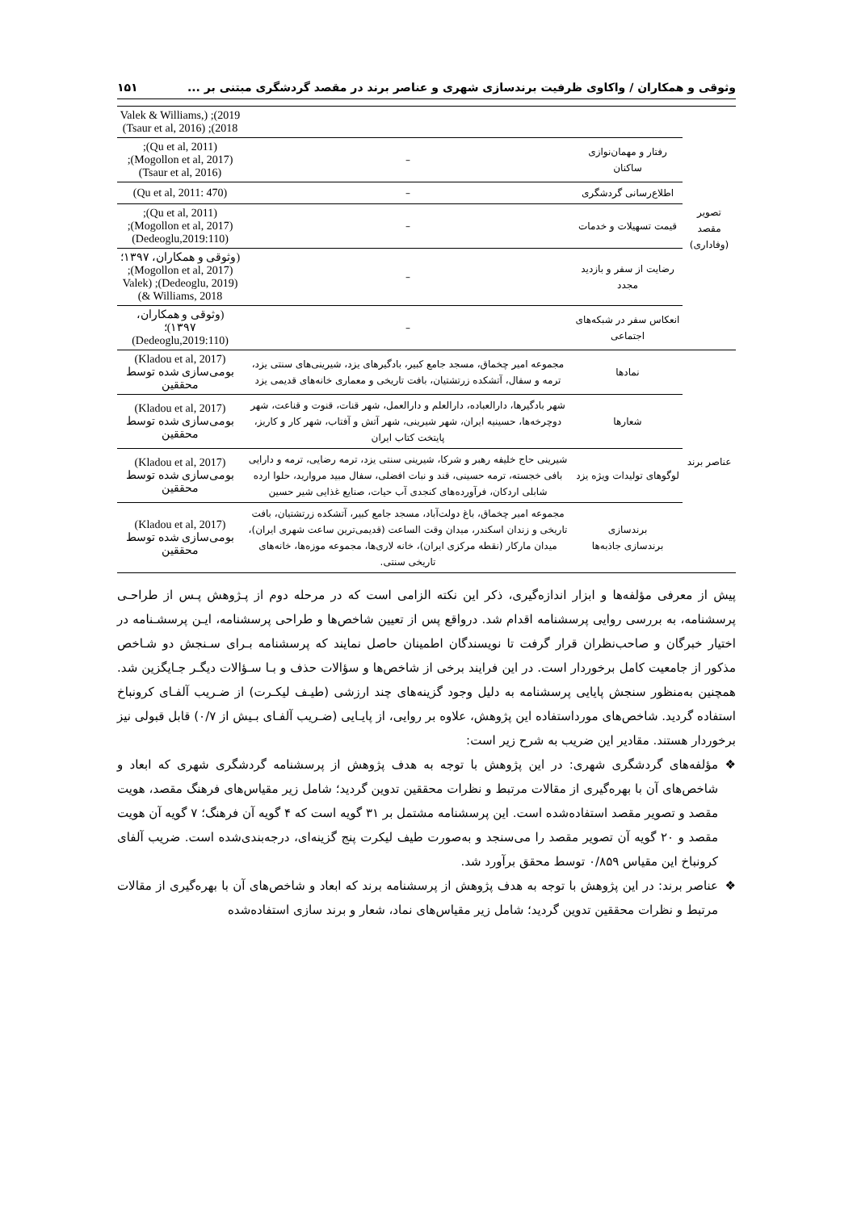وثوقی و همکاران / واکاوی ظرفیت برندسازی شهری و عناصر برند در مقصد گردشگری مبتنی بر ... ۱۵۱
| تصویر مقصد (وفاداری) | | | 2019); (Valek & Williams, 2018); (Tsaur et al, 2016) |
| | رفتار و مهمان‌نوازی ساکنان | – | (Qu et al, 2011); (Mogollon et al, 2017); (Tsaur et al, 2016) |
| | اطلاع‌رسانی گردشگری | – | (Qu et al, 2011: 470) |
| | قیمت تسهیلات و خدمات | – | (Qu et al, 2011); (Mogollon et al, 2017); (Dedeoglu,2019:110) |
| | رضایت از سفر و بازدید مجدد | – | (وثوقی و همکاران، ۱۳۹۷؛ (Mogollon et al, 2017); (Dedeoglu, 2019); (Valek & Williams, 2018) |
| | انعکاس سفر در شبکه‌های اجتماعی | – | (وثوقی و همکاران، ۱۳۹۷)؛ (Dedeoglu,2019:110) |
| عناصر برند | نمادها | مجموعه امیر چخماق، مسجد جامع کبیر، بادگیرهای یزد، شیرینی‌های سنتی یزد، ترمه و سفال، آتشکده زرتشتیان، بافت تاریخی و معماری خانه‌های قدیمی یزد | (Kladou et al, 2017) بومی‌سازی شده توسط محققین |
| | شعارها | شهر بادگیرها، دارالعباده، دارالعلم و دارالعمل، شهر قنات، قنوت و قناعت، شهر دوچرخه‌ها، حسینیه ایران، شهر شیرینی، شهر آتش و آفتاب، شهر کار و کاریز، پایتخت کتاب ایران | (Kladou et al, 2017) بومی‌سازی شده توسط محققین |
| | لوگوهای تولیدات ویژه یزد | شیرینی حاج خلیفه رهبر و شرکا، شیرینی سنتی یزد، ترمه رضایی، ترمه و دارایی بافی خجسته، ترمه حسینی، قند و نبات افضلی، سفال مبید مروارید، حلوا ارده شابلی اردکان، فرآورده‌های کنجدی آب حیات، صنایع غذایی شیر حسین | (Kladou et al, 2017) بومی‌سازی شده توسط محققین |
| | برندسازی برندسازی جاذبه‌ها | مجموعه امیر چخماق، باغ دولت‌آباد، مسجد جامع کبیر، آتشکده زرتشتیان، بافت تاریخی و زندان اسکندر، میدان وقت الساعت (قدیمی‌ترین ساعت شهری ایران)، میدان مارکار (نقطه مرکزی ایران)، خانه لاری‌ها، مجموعه موزه‌ها، خانه‌های تاریخی سنتی. | (Kladou et al, 2017) بومی‌سازی شده توسط محققین |
پیش از معرفی مؤلفه‌ها و ابزار اندازه‌گیری، ذکر این نکته الزامی است که در مرحله دوم از پـژوهش پـس از طراحـی پرسشنامه، به بررسی روایی پرسشنامه اقدام شد. درواقع پس از تعیین شاخص‌ها و طراحی پرسشنامه، ایـن پرسشـنامه در اختیار خبرگان و صاحب‌نظران قرار گرفت تا نویسندگان اطمینان حاصل نمایند که پرسشنامه بـرای سـنجش دو شـاخص مذکور از جامعیت کامل برخوردار است. در این فرایند برخی از شاخص‌ها و سؤالات حذف و بـا سـؤالات دیگـر جـایگزین شد. همچنین به‌منظور سنجش پایایی پرسشنامه به دلیل وجود گزینه‌های چند ارزشی (طیـف لیکـرت) از ضـریب آلفـای کرونباخ استفاده گردید. شاخص‌های مورداستفاده این پژوهش، علاوه بر روایی، از پایـایی (ضـریب آلفـای بـیش از ۰/۷) قابل قبولی نیز برخوردار هستند. مقادیر این ضریب به شرح زیر است:
❖ مؤلفه‌های گردشگری شهری: در این پژوهش با توجه به هدف پژوهش از پرسشنامه گردشگری شهری که ابعاد و شاخص‌های آن با بهره‌گیری از مقالات مرتبط و نظرات محققین تدوین گردید؛ شامل زیر مقیاس‌های فرهنگ مقصد، هویت مقصد و تصویر مقصد استفاده‌شده است. این پرسشنامه مشتمل بر ۳۱ گویه است که ۴ گویه آن فرهنگ؛ ۷ گویه آن هویت مقصد و ۲۰ گویه آن تصویر مقصد را می‌سنجد و به‌صورت طیف لیکرت پنج گزینه‌ای، درجه‌بندی‌شده است. ضریب آلفای کرونباخ این مقیاس ۰/۸۵۹ توسط محقق برآورد شد.
❖ عناصر برند: در این پژوهش با توجه به هدف پژوهش از پرسشنامه برند که ابعاد و شاخص‌های آن با بهره‌گیری از مقالات مرتبط و نظرات محققین تدوین گردید؛ شامل زیر مقیاس‌های نماد، شعار و برند سازی استفاده‌شده